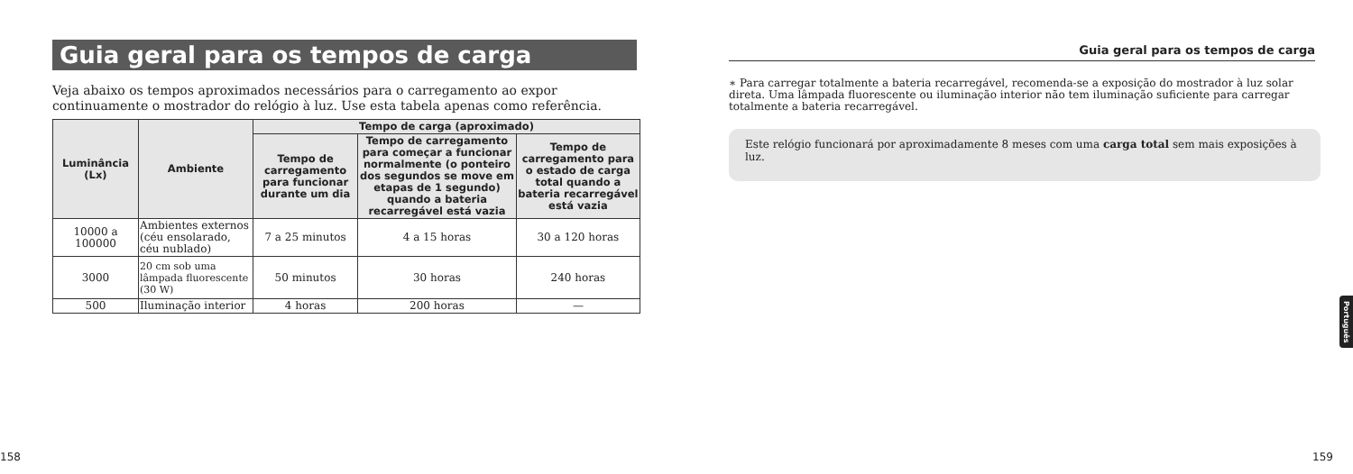Guia geral para os tempos de carga
Veja abaixo os tempos aproximados necessários para o carregamento ao expor continuamente o mostrador do relógio à luz. Use esta tabela apenas como referência.
| Luminância (Lx) | Ambiente | Tempo de carga (aproximado) | | |
| --- | --- | --- | --- | --- |
| | | Tempo de carregamento para funcionar durante um dia | Tempo de carregamento para começar a funcionar normalmente (o ponteiro dos segundos se move em etapas de 1 segundo) quando a bateria recarregável está vazia | Tempo de carregamento para o estado de carga total quando a bateria recarregável está vazia |
| 10000 a 100000 | Ambientes externos (céu ensolarado, céu nublado) | 7 a 25 minutos | 4 a 15 horas | 30 a 120 horas |
| 3000 | 20 cm sob uma lâmpada fluorescente (30 W) | 50 minutos | 30 horas | 240 horas |
| 500 | Iluminação interior | 4 horas | 200 horas | — |
158
Guia geral para os tempos de carga
∗ Para carregar totalmente a bateria recarregável, recomenda-se a exposição do mostrador à luz solar direta. Uma lâmpada fluorescente ou iluminação interior não tem iluminação suficiente para carregar totalmente a bateria recarregável.
Este relógio funcionará por aproximadamente 8 meses com uma carga total sem mais exposições à luz.
Português
159